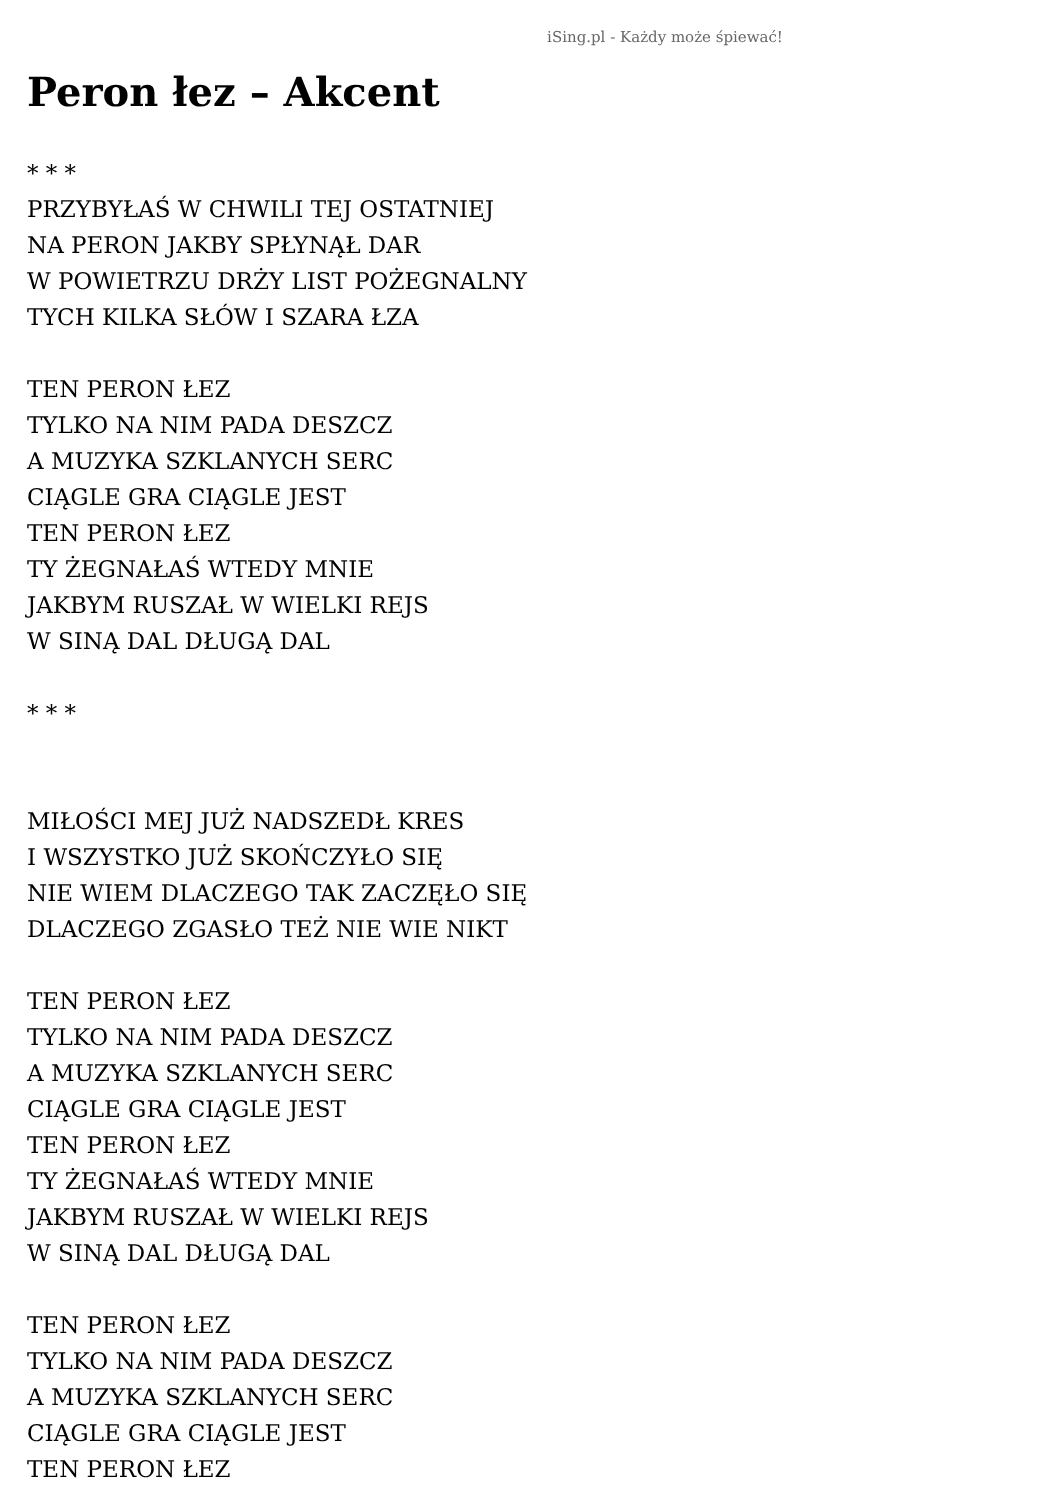iSing.pl - Każdy może śpiewać!
Peron łez – Akcent
* * *
PRZYBYŁAŚ W CHWILI TEJ OSTATNIEJ
NA PERON JAKBY SPŁYNĄŁ DAR
W POWIETRZU DRŻY LIST POŻEGNALNY
TYCH KILKA SŁÓW I SZARA ŁZA
TEN PERON ŁEZ
TYLKO NA NIM PADA DESZCZ
A MUZYKA SZKLANYCH SERC
CIĄGLE GRA CIĄGLE JEST
TEN PERON ŁEZ
TY ŻEGNAŁAŚ WTEDY MNIE
JAKBYM RUSZAŁ W WIELKI REJS
W SINĄ DAL DŁUGĄ DAL
* * *
MIŁOŚCI MEJ JUŻ NADSZEDŁ KRES
I WSZYSTKO JUŻ SKOŃCZYŁO SIĘ
NIE WIEM DLACZEGO TAK ZACZĘŁO SIĘ
DLACZEGO ZGASŁO TEŻ NIE WIE NIKT
TEN PERON ŁEZ
TYLKO NA NIM PADA DESZCZ
A MUZYKA SZKLANYCH SERC
CIĄGLE GRA CIĄGLE JEST
TEN PERON ŁEZ
TY ŻEGNAŁAŚ WTEDY MNIE
JAKBYM RUSZAŁ W WIELKI REJS
W SINĄ DAL DŁUGĄ DAL
TEN PERON ŁEZ
TYLKO NA NIM PADA DESZCZ
A MUZYKA SZKLANYCH SERC
CIĄGLE GRA CIĄGLE JEST
TEN PERON ŁEZ